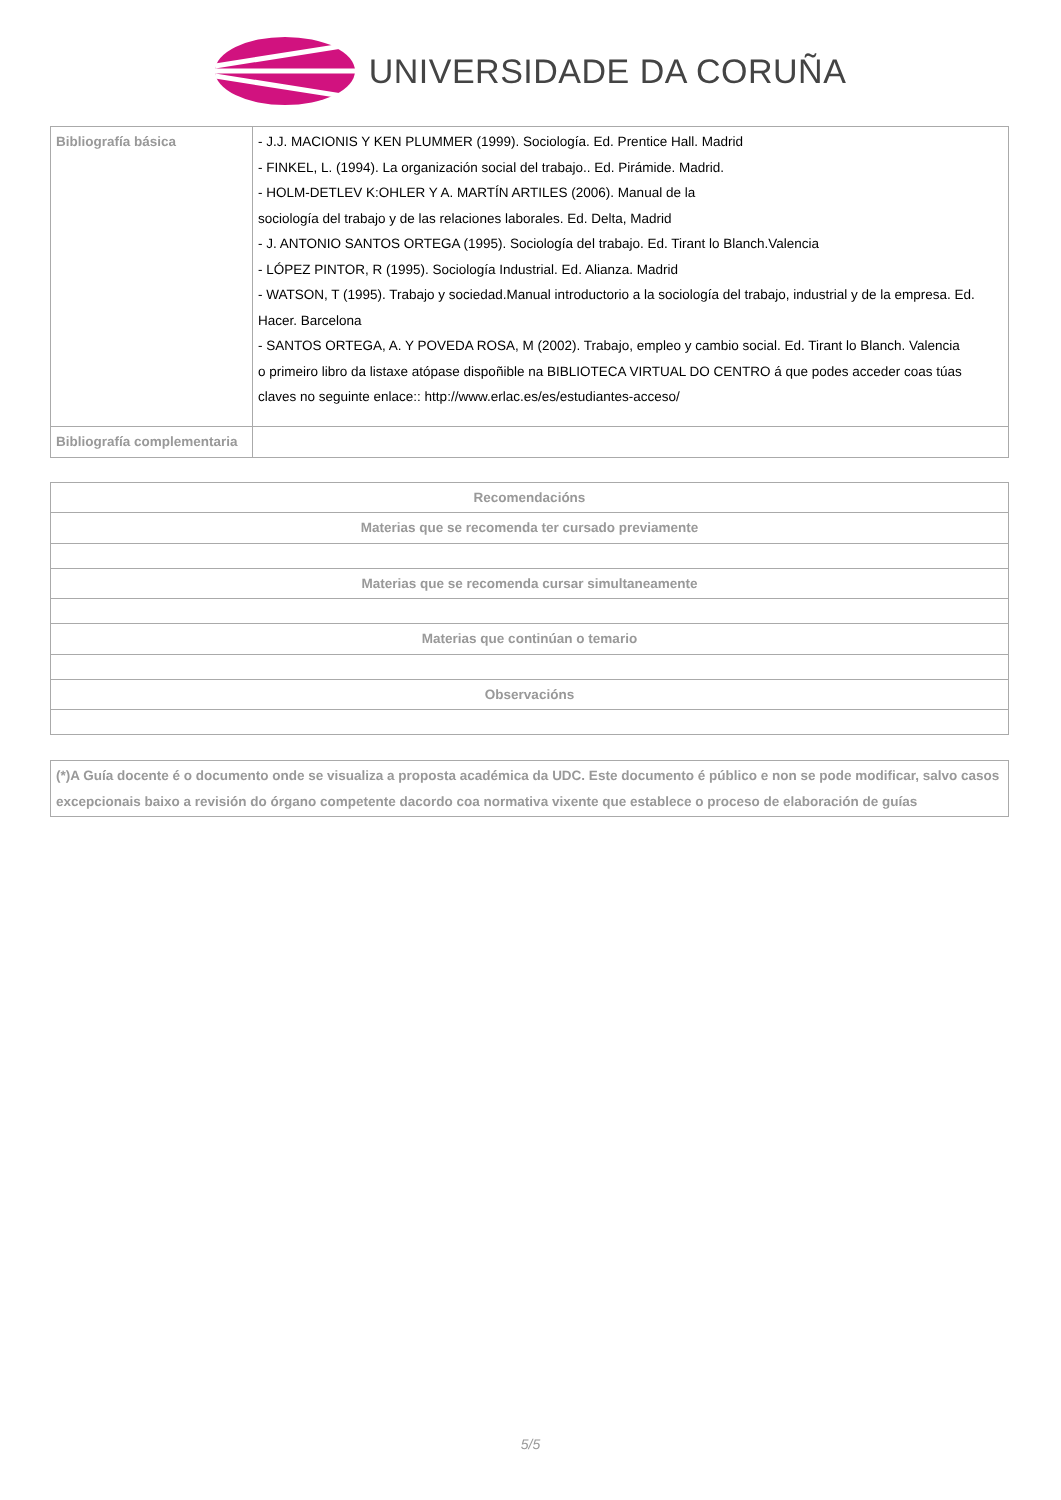UNIVERSIDADE DA CORUÑA
| Bibliografía básica | - J.J. MACIONIS Y KEN PLUMMER (1999). Sociología. Ed. Prentice Hall. Madrid - FINKEL, L. (1994). La organización social del trabajo.. Ed. Pirámide. Madrid. - HOLM-DETLEV K:OHLER Y A. MARTÍN ARTILES (2006). Manual de la sociología del trabajo y de las relaciones laborales. Ed. Delta, Madrid - J. ANTONIO SANTOS ORTEGA (1995). Sociología del trabajo. Ed. Tirant lo Blanch.Valencia - LÓPEZ PINTOR, R (1995). Sociología Industrial. Ed. Alianza. Madrid - WATSON, T (1995). Trabajo y sociedad.Manual introductorio a la sociología del trabajo, industrial y de la empresa. Ed. Hacer. Barcelona - SANTOS ORTEGA, A. Y POVEDA ROSA, M (2002). Trabajo, empleo y cambio social. Ed. Tirant lo Blanch. Valencia o primeiro libro da listaxe atópase dispoñible na BIBLIOTECA VIRTUAL DO CENTRO á que podes acceder coas túas claves no seguinte enlace:: http://www.erlac.es/es/estudiantes-acceso/ |
| Bibliografía complementaria | |
| Recomendacións |
| --- |
| Materias que se recomenda ter cursado previamente |
| Materias que se recomenda cursar simultaneamente |
| Materias que continúan o temario |
| Observacións |
(*)A Guía docente é o documento onde se visualiza a proposta académica da UDC. Este documento é público e non se pode modificar, salvo casos excepcionais baixo a revisión do órgano competente dacordo coa normativa vixente que establece o proceso de elaboración de guías
5/5